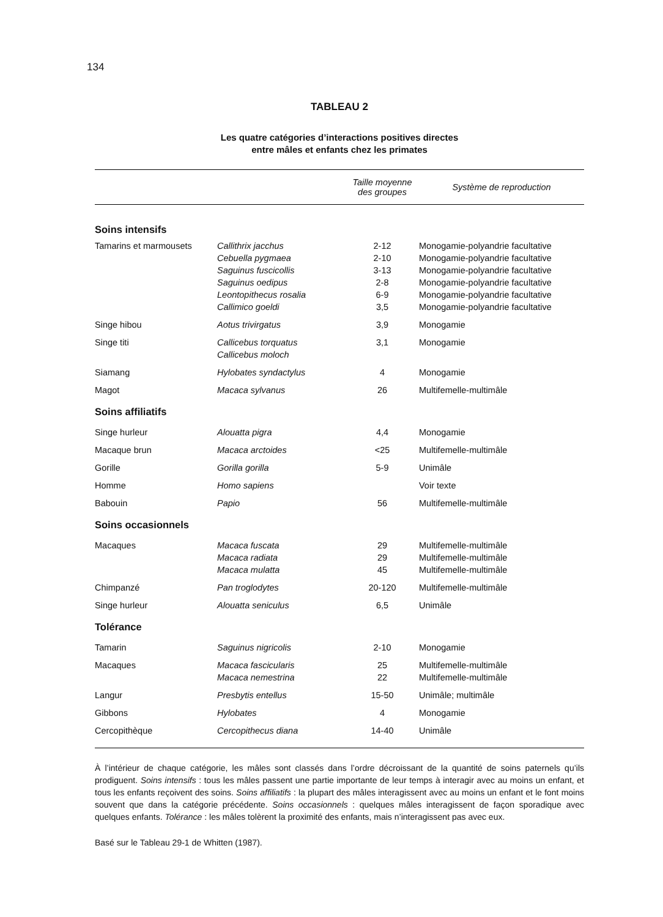134
TABLEAU 2
Les quatre catégories d’interactions positives directes
entre mâles et enfants chez les primates
| | | Taille moyenne des groupes | Système de reproduction |
| --- | --- | --- | --- |
| Soins intensifs | | | |
| Tamarins et marmousets | Callithrix jacchus Cebuella pygmaea Saguinus fuscicollis Saguinus oedipus Leontopithecus rosalia Callimico goeldi | 2-12 2-10 3-13 2-8 6-9 3,5 | Monogamie-polyandrie facultative Monogamie-polyandrie facultative Monogamie-polyandrie facultative Monogamie-polyandrie facultative Monogamie-polyandrie facultative Monogamie-polyandrie facultative |
| Singe hibou | Aotus trivirgatus | 3,9 | Monogamie |
| Singe titi | Callicebus torquatus Callicebus moloch | 3,1 | Monogamie |
| Siamang | Hylobates syndactylus | 4 | Monogamie |
| Magot | Macaca sylvanus | 26 | Multifemelle-multimâle |
| Soins affiliatifs | | | |
| Singe hurleur | Alouatta pigra | 4,4 | Monogamie |
| Macaque brun | Macaca arctoides | <25 | Multifemelle-multimâle |
| Gorille | Gorilla gorilla | 5-9 | Unimâle |
| Homme | Homo sapiens | | Voir texte |
| Babouin | Papio | 56 | Multifemelle-multimâle |
| Soins occasionnels | | | |
| Macaques | Macaca fuscata Macaca radiata Macaca mulatta | 29 29 45 | Multifemelle-multimâle Multifemelle-multimâle Multifemelle-multimâle |
| Chimpanzé | Pan troglodytes | 20-120 | Multifemelle-multimâle |
| Singe hurleur | Alouatta seniculus | 6,5 | Unimâle |
| Tolérance | | | |
| Tamarin | Saguinus nigricolis | 2-10 | Monogamie |
| Macaques | Macaca fascicularis Macaca nemestrina | 25 22 | Multifemelle-multimâle Multifemelle-multimâle |
| Langur | Presbytis entellus | 15-50 | Unimâle; multimâle |
| Gibbons | Hylobates | 4 | Monogamie |
| Cercopithèque | Cercopithecus diana | 14-40 | Unimâle |
À l’intérieur de chaque catégorie, les mâles sont classés dans l’ordre décroissant de la quantité de soins paternels qu’ils prodiguent. Soins intensifs : tous les mâles passent une partie importante de leur temps à interagir avec au moins un enfant, et tous les enfants reçoivent des soins. Soins affiliatifs : la plupart des mâles interagissent avec au moins un enfant et le font moins souvent que dans la catégorie précédente. Soins occasionnels : quelques mâles interagissent de façon sporadique avec quelques enfants. Tolérance : les mâles tolèrent la proximité des enfants, mais n’interagissent pas avec eux.
Basé sur le Tableau 29-1 de Whitten (1987).